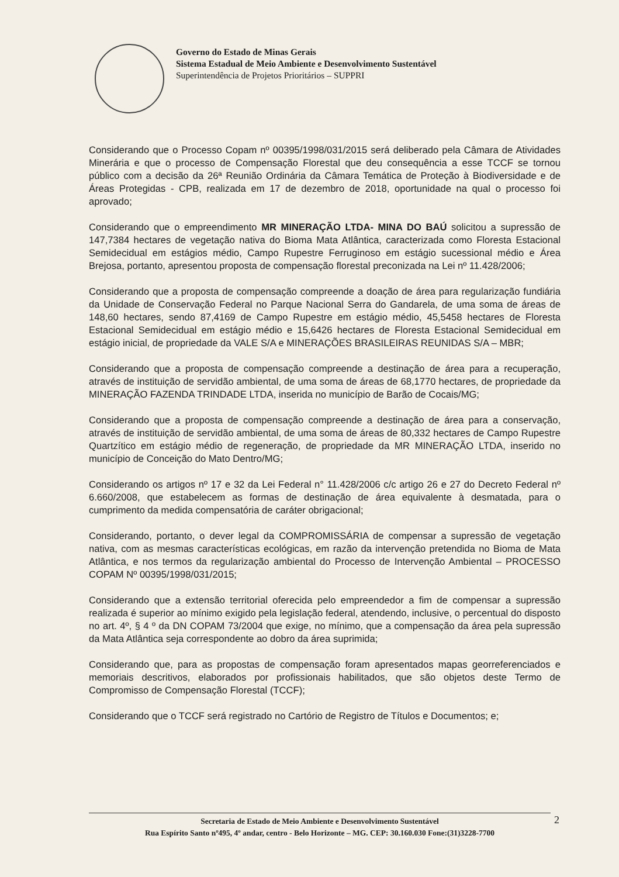Governo do Estado de Minas Gerais
Sistema Estadual de Meio Ambiente e Desenvolvimento Sustentável
Superintendência de Projetos Prioritários – SUPPRI
Considerando que o Processo Copam nº 00395/1998/031/2015 será deliberado pela Câmara de Atividades Minerária e que o processo de Compensação Florestal que deu consequência a esse TCCF se tornou público com a decisão da 26ª Reunião Ordinária da Câmara Temática de Proteção à Biodiversidade e de Áreas Protegidas - CPB, realizada em 17 de dezembro de 2018, oportunidade na qual o processo foi aprovado;
Considerando que o empreendimento MR MINERAÇÃO LTDA- MINA DO BAÚ solicitou a supressão de 147,7384 hectares de vegetação nativa do Bioma Mata Atlântica, caracterizada como Floresta Estacional Semidecidual em estágios médio, Campo Rupestre Ferruginoso em estágio sucessional médio e Área Brejosa, portanto, apresentou proposta de compensação florestal preconizada na Lei nº 11.428/2006;
Considerando que a proposta de compensação compreende a doação de área para regularização fundiária da Unidade de Conservação Federal no Parque Nacional Serra do Gandarela, de uma soma de áreas de 148,60 hectares, sendo 87,4169 de Campo Rupestre em estágio médio, 45,5458 hectares de Floresta Estacional Semidecidual em estágio médio e 15,6426 hectares de Floresta Estacional Semidecidual em estágio inicial, de propriedade da VALE S/A e MINERAÇÕES BRASILEIRAS REUNIDAS S/A – MBR;
Considerando que a proposta de compensação compreende a destinação de área para a recuperação, através de instituição de servidão ambiental, de uma soma de áreas de 68,1770 hectares, de propriedade da MINERAÇÃO FAZENDA TRINDADE LTDA, inserida no município de Barão de Cocais/MG;
Considerando que a proposta de compensação compreende a destinação de área para a conservação, através de instituição de servidão ambiental, de uma soma de áreas de 80,332 hectares de Campo Rupestre Quartzítico em estágio médio de regeneração, de propriedade da MR MINERAÇÃO LTDA, inserido no município de Conceição do Mato Dentro/MG;
Considerando os artigos nº 17 e 32 da Lei Federal n° 11.428/2006 c/c artigo 26 e 27 do Decreto Federal nº 6.660/2008, que estabelecem as formas de destinação de área equivalente à desmatada, para o cumprimento da medida compensatória de caráter obrigacional;
Considerando, portanto, o dever legal da COMPROMISSÁRIA de compensar a supressão de vegetação nativa, com as mesmas características ecológicas, em razão da intervenção pretendida no Bioma de Mata Atlântica, e nos termos da regularização ambiental do Processo de Intervenção Ambiental – PROCESSO COPAM Nº 00395/1998/031/2015;
Considerando que a extensão territorial oferecida pelo empreendedor a fim de compensar a supressão realizada é superior ao mínimo exigido pela legislação federal, atendendo, inclusive, o percentual do disposto no art. 4º, § 4 º da DN COPAM 73/2004 que exige, no mínimo, que a compensação da área pela supressão da Mata Atlântica seja correspondente ao dobro da área suprimida;
Considerando que, para as propostas de compensação foram apresentados mapas georreferenciados e memoriais descritivos, elaborados por profissionais habilitados, que são objetos deste Termo de Compromisso de Compensação Florestal (TCCF);
Considerando que o TCCF será registrado no Cartório de Registro de Títulos e Documentos; e;
Secretaria de Estado de Meio Ambiente e Desenvolvimento Sustentável
Rua Espírito Santo nº495, 4º andar, centro - Belo Horizonte – MG. CEP: 30.160.030 Fone:(31)3228-7700
2